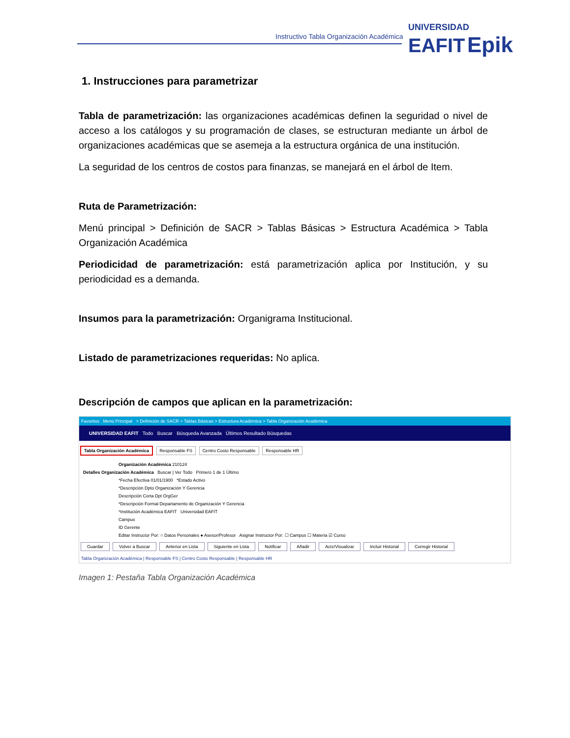Instructivo Tabla Organización Académica
UNIVERSIDAD
EAFIT Epik
1. Instrucciones para parametrizar
Tabla de parametrización: las organizaciones académicas definen la seguridad o nivel de acceso a los catálogos y su programación de clases, se estructuran mediante un árbol de organizaciones académicas que se asemeja a la estructura orgánica de una institución.
La seguridad de los centros de costos para finanzas, se manejará en el árbol de Item.
Ruta de Parametrización:
Menú principal > Definición de SACR > Tablas Básicas > Estructura Académica > Tabla Organización Académica
Periodicidad de parametrización: está parametrización aplica por Institución, y su periodicidad es a demanda.
Insumos para la parametrización: Organigrama Institucional.
Listado de parametrizaciones requeridas: No aplica.
Descripción de campos que aplican en la parametrización:
Favoritos Menú Principal > Definición de SACR > Tablas Básicas > Estructura Académica > Tabla Organización Académica
UNIVERSIDAD EAFIT Todo Buscar Búsqueda Avanzada Últimos Resultado Búsquedas
Tabla Organización Académica Responsable FS Centro Costo Responsable Responsable HR
Organización Académica 210124
Detalles Organización Académica Buscar | Ver Todo Primero 1 de 1 Último
*Fecha Efectiva 01/01/1900 *Estado Activo
*Descripción Dpto Organización Y Gerencia
Descripción Corta Dpt OrgGer
*Descripción Formal Departamento de Organización Y Gerencia
*Institución Académica EAFIT Universidad EAFIT
Campus
ID Gerente
Editar Instructor Por: ○ Datos Personales ● Asesor/Profesor Asignar Instructor Por: ☐ Campus ☐ Materia ☑ Curso
Guardar Volver a Buscar Anterior en Lista Siguiente en Lista Notificar Añadir Actz/Visualizar Incluir Historial Corregir Historial
Tabla Organización Académica | Responsable FS | Centro Costo Responsable | Responsable HR
Imagen 1: Pestaña Tabla Organización Académica